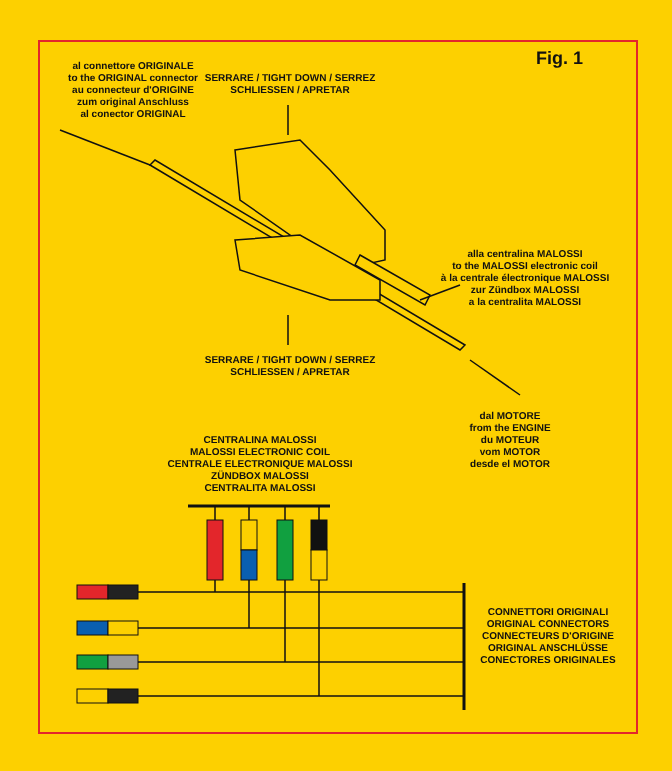Fig. 1
al connettore ORIGINALE
to the ORIGINAL connector
au connecteur d'ORIGINE
zum original Anschluss
al conector ORIGINAL
SERRARE / TIGHT DOWN / SERREZ
SCHLIESSEN / APRETAR
alla centralina MALOSSI
to the MALOSSI electronic coil
à la centrale électronique MALOSSI
zur Zündbox MALOSSI
a la centralita MALOSSI
SERRARE / TIGHT DOWN / SERREZ
SCHLIESSEN / APRETAR
dal MOTORE
from the ENGINE
du MOTEUR
vom MOTOR
desde el MOTOR
CENTRALINA MALOSSI
MALOSSI ELECTRONIC COIL
CENTRALE ELECTRONIQUE MALOSSI
ZÜNDBOX MALOSSI
CENTRALITA MALOSSI
CONNETTORI ORIGINALI
ORIGINAL CONNECTORS
CONNECTEURS D'ORIGINE
ORIGINAL ANSCHLÜSSE
CONECTORES ORIGINALES